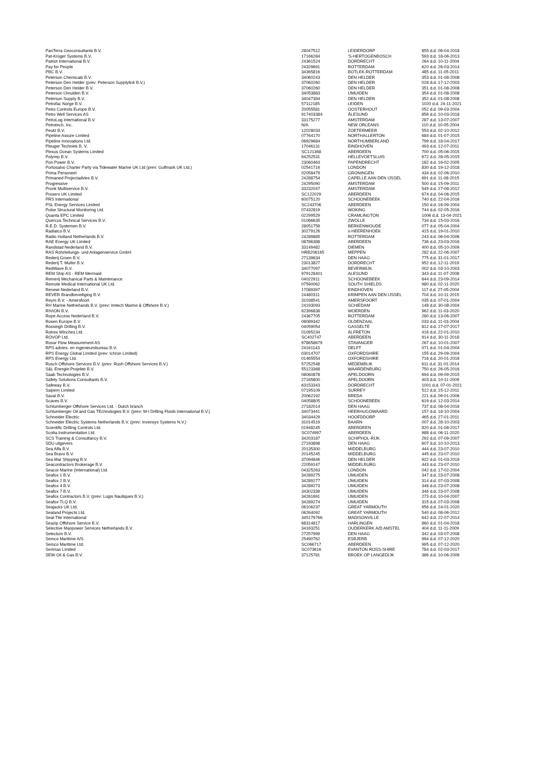| PanTerra Geoconsultants B.V. | 28047512 | LEIDERDORP | 855 d.d. 06-04-2018 |
| Pat-Krüger Systems B.V. | 17166284 | 'S-HERTOGENBOSCH | 593 d.d. 18-06-2013 |
| Patriot International B.V. | 24361524 | DORDRECHT | 264 d.d. 10-11-2004 |
| Pay for People | 24329691 | ROTTERDAM | 620 d.d. 26-03-2014 |
| PBC B.V. | 34365816 | BOTLEK-ROTTERDAM | 485 d.d. 11-05-2011 |
| Peterson Chemicals B.V. | 34060243 | DEN HELDER | 353 d.d. 01-08-2008 |
| Peterson Den Helder (prev: Peterson Supplylink B.V.) | 37060260 | DEN HELDER | 028 d.d. 17-12-2003 |
| Peterson Den Helder B.V. | 37060260 | DEN HELDER | 351 d.d. 01-08-2008 |
| Peterson IJmuiden B.V. | 34053883 | IJMUIDEN | 354 d.d. 01-08-2008 |
| Peterson Supply B.V. | 34047394 | DEN HELDER | 352 d.d. 01-08-2008 |
| Petrofac Norge B.V. | 57112185 | LEIDEN | 1020 d.d. 24-11-2021 |
| Petro Controls Europe B.V. | 20055581 | OOSTERHOUT | 052 d.d. 09-03-2004 |
| Petro Well Services AS | 917403384 | ÅLESUND | 856 d.d. 10-03-2018 |
| PetroLog International B.V. | 33175277 | AMSTERDAM | 287 d.d. 13-07-2007 |
| Petrotech, Inc. | N/A | NEW ORLEANS | 110 d.d. 10-05-2004 |
| Peutz B.V. | 12028033 | ZOETERMEER | 553 d.d. 02-10-2012 |
| Pipeline Assure Limited | 07764170 | NORTHALLERTON | 684 d.d. 01-07-2015 |
| Pipeline Innovations Ltd. | 06929684 | NORTHUMBERLAND | 799 d.d. 18-04-2017 |
| Pleuger Techniek B. V. | 17046131 | EINDHOVEN | 493 d.d. 12-07-2011 |
| Plexus Ocean Systems Limited | SC121368 | ABERDEEN | 700 d.d. 05-06-2015 |
| Polyrep B.V. | 64252531 | HELLEVOETSLUIS | 672 d.d. 28-05-2015 |
| Pon Power B.V. | 23060463 | PAPENDRECHT | 182 d.d. 16-02-2005 |
| Portosalvo Charter Party via Tidewater Marine UK Ltd (prev: Gulfmark UK Ltd.) | 02541716 | LONDON | 830 d.d. 19-12-2018 |
| Prima Personeel | 02058479 | GRONINGEN | 434 d.d. 02-06-2010 |
| Primaned Projectadvies B.V. | 24288754 | CAPELLE AAN DEN IJSSEL | 691 d.d. 11-08-2015 |
| Progressive | 24295090 | AMSTERDAM | 500 d.d. 15-09-2011 |
| Pronk Multiservice B.V. | 33232047 | AMSTERDAM | 549 d.d. 27-08-2012 |
| Proserv UK Limited | SC122029 | ABERDEEN | 674 d.d. 04-06-2015 |
| PRS International | 60075120 | SCHOONEBEEK | 740 d.d. 22-04-2016 |
| PSL Energy Services Limited | SC243706 | ABERDEEN | 150 d.d. 16-09-2004 |
| Pulse Structural Monitoring Ltd. | 07432819 | WOKING | 744 d.d. 02-05-2016 |
| Quanta EPC Limited | 02299529 | CRAMLINGTON | 1006 d.d. 13-04-2021 |
| Quercus Technical Services B.V. | 01066635 | ZWOLLE | 734 d.d. 15-03-2016 |
| R.E.D. Systemen B.V. | 28051759 | BERKENWOUDE | 077 d.d. 05-04-2004 |
| Radiatco B.V. | 30279126 | s-HEERENHOEK | 415 d.d. 19-01-2010 |
| Radio Holland Netherlands B.V. | 24289885 | ROTTERDAM | 243 d.d. 06-04-2006 |
| RAE Energy UK Limited | 08786388 | ABERDEEN | 736 d.d. 23-03-2016 |
| Randstad Nederland B.V. | 33149482 | DIEMEN | 400 d.d. 05-10-2009 |
| RAS Rohrleitungs- und Anlagenservice GmbH | HRB206165 | MEPPEN | 282 d.d. 22-06-2007 |
| Rederij Groen B.V. | 27139634 | DEN HAAG | 775 d.d. 31-01-2017 |
| Rederij T. Muller B.V. | 23013827 | DORDRECHT | 952 d.d. 12-11-2019 |
| RedWave B.V. | 34077097 | BEVERWIJK | 002 d.d. 03-10-2003 |
| REM Ship AS - REM Mermaid | 979128401 | ALESUND | 343 d.d. 11-07-2008 |
| Remerij Mechanical Parts & Maintenance | 04022911 | SCHOONEBEEK | 644 d.d. 23-09-2014 |
| Remote Medical International UK Ltd. | 07590062 | SOUTH SHIELDS | 980 d.d. 02-11-2020 |
| Renewi Nederland B.V. | 17089397 | EINDHOVEN | 117 d.d. 27-05-2004 |
| REVER Brandbeveiliging B.V. | 24480311 | KRIMPEN AAN DEN IJSSEL | 704 d.d. 10-11-2015 |
| Reym B.V. - Amersfoort | 31038541 | AMERSFOORT | 035 d.d. 07-01-2004 |
| RH Marine Netherlands B.V. (prev: Imtech Marine & Offshore B.V.) | 24193093 | SCHIEDAM | 148 d.d. 30-08-2004 |
| RIVION B.V. | 62396838 | WOERDEN | 962 d.d. 11-03-2020 |
| Rope Access Nederland B.V. | 24367705 | ROTTERDAM | 280 d.d. 13-06-2007 |
| Rosen Europe B.V. | 08089342 | OLDENZAAL | 033 d.d. 11-03-2004 |
| Rossingh Drilling B.V. | 04059054 | GASSELTE | 812 d.d. 27-07-2017 |
| Rotrex Winches Ltd. | 01095234 | ALFRETON | 416 d.d. 22-01-2010 |
| ROVOP Ltd. | SC402747 | ABERDEEN | 914 d.d. 30-11-2018 |
| Roxar Flow Measurement AS | 978658679 | STAVANGER | 267 d.d. 10-01-2007 |
| RPS advies- en ingenieursbureau B.V. | 24161143 | DELFT | 071 d.d. 01-04-2004 |
| RPS Energy Global Limited (prev: Ichron Limited) | 03014707 | OXFORDSHIRE | 155 d.d. 29-09-2004 |
| RPS Energy Ltd. | 01465554 | OXFORDSHIRE | 716 d.d. 20-01-2016 |
| Rusch Offshore Services B.V. (prev: Rush Offshore Services B.V.) | 57252548 | MEDEMBLIK | 611 d.d. 31-01-2014 |
| S&L Energie-Projekte B.V. | 55123368 | WAARDENBURG | 750 d.d. 26-05-2016 |
| Saab Technologies B.V. | 08060878 | APELDOORN | 694 d.d. 09-09-2015 |
| Safety Solutions Consultants B.V. | 27165800 | APELDOORN | 403 d.d. 10-11-2009 |
| Safeway B.V. | 63153343 | DORDRECHT | 1001 d.d. 07-01-2021 |
| Saipem Limited | 07195109 | SURREY | 512 d.d. 15-12-2011 |
| Saval B.V. | 20062192 | BREDA | 221 d.d. 09-01-2006 |
| Scaves B.V. | 04058805 | SCHOONEBEEK | 619 d.d. 12-03-2014 |
| Schlumberger Offshore Services Ltd. - Dutch branch | 27182014 | DEN HAAG | 737 d.d. 08-04-2016 |
| Schlumberger Oil and Gas TEchnologies B.V. (prev: M-I Drilling Fluids International B.V.) | 34073441 | HEERHUGOWAARD | 157 d.d. 18-10-2004 |
| Schneider Electric | 34034429 | HOOFDDORP | 465 d.d. 27-01-2011 |
| Schneider Electric Systems Netherlands B.V. (prev: Invensys Systems N.V.) | 31014519 | BAARN | 007 d.d. 28-10-2003 |
| Scientific Drilling Controls Ltd. | 01948245 | ABERDEEN | 820 d.d. 01-08-2017 |
| Scotia Instrumentation Ltd. | SC074997 | ABERDEEN | 988 d.d. 06-11-2020 |
| SCS Training & Consultancy B.V. | 34203187 | SCHIPHOL-RIJK | 292 d.d. 07-09-2007 |
| SDU uitgevers | 27193898 | DEN HAAG | 607 d.d. 10-10-2013 |
| Sea Alfa B.V. | 20135300 | MIDDELBURG | 444 d.d. 23-07-2010 |
| Sea Bravo B.V. | 20145245 | MIDDELBURG | 445 d.d. 23-07-2010 |
| Sea Mar Shipping B.V. | 37094846 | DEN HELDER | 922 d.d. 01-03-2019 |
| Seacontractors Brokerage B.V. | 22059147 | MIDDELBURG | 443 d.d. 23-07-2010 |
| Seacor Marine (International) Ltd. | 04325263 | LONDON | 042 d.d. 17-02-2004 |
| Seafox 1 B.V. | 34289275 | IJMUIDEN | 347 d.d. 23-07-2008 |
| Seafox 2 B.V. | 34289277 | IJMUIDEN | 314 d.d. 07-03-2008 |
| Seafox 4 B.V. | 34289273 | IJMUIDEN | 348 d.d. 23-07-2008 |
| Seafox 7 B.V. | 34302339 | IJMUIDEN | 346 d.d. 23-07-2008 |
| Seafox Contractors B.V. (prev: Logis Nautiques B.V.) | 34261691 | IJMUIDEN | 273 d.d. 10-04-2007 |
| Seafox TLQ B.V. | 34289274 | IJMUIDEN | 315 d.d. 07-03-2008 |
| Seajacks UK Ltd. | 06106237 | GREAT YARMOUTH | 956 d.d. 24-01-2020 |
| Sealand Projects Ltd. | 06264092 | GREAT YARMOUTH | 540 d.d. 08-06-2012 |
| Seal-Tite International | 34517976K | MADISONVILLE | 642 d.d. 22-07-2014 |
| Seazip Offshore Service B.V. | 68314817 | HARLINGEN | 860 d.d. 01-04-2018 |
| Selective Manpower Services Netherlands B.V. | 34163251 | OUDERKERK A/D AMSTEL | 404 d.d. 11-11-2009 |
| Selectum B.V. | 27257999 | DEN HAAG | 342 d.d. 03-07-2008 |
| Semco Maritime A/S | 25490762 | ESBJERB | 994 d.d. 07-12-2020 |
| Semco Maritime Ltd. | SC066717 | ABERDEEN | 995 d.d. 07-12-2020 |
| Serimax Limited | SC073616 | EVANTON ROSS-SHIRE | 784 d.d. 02-03-2017 |
| SEW Oil & Gas B.V. | 37125781 | BROEK OP LANGEDIJK | 386 d.d. 10-06-2009 |